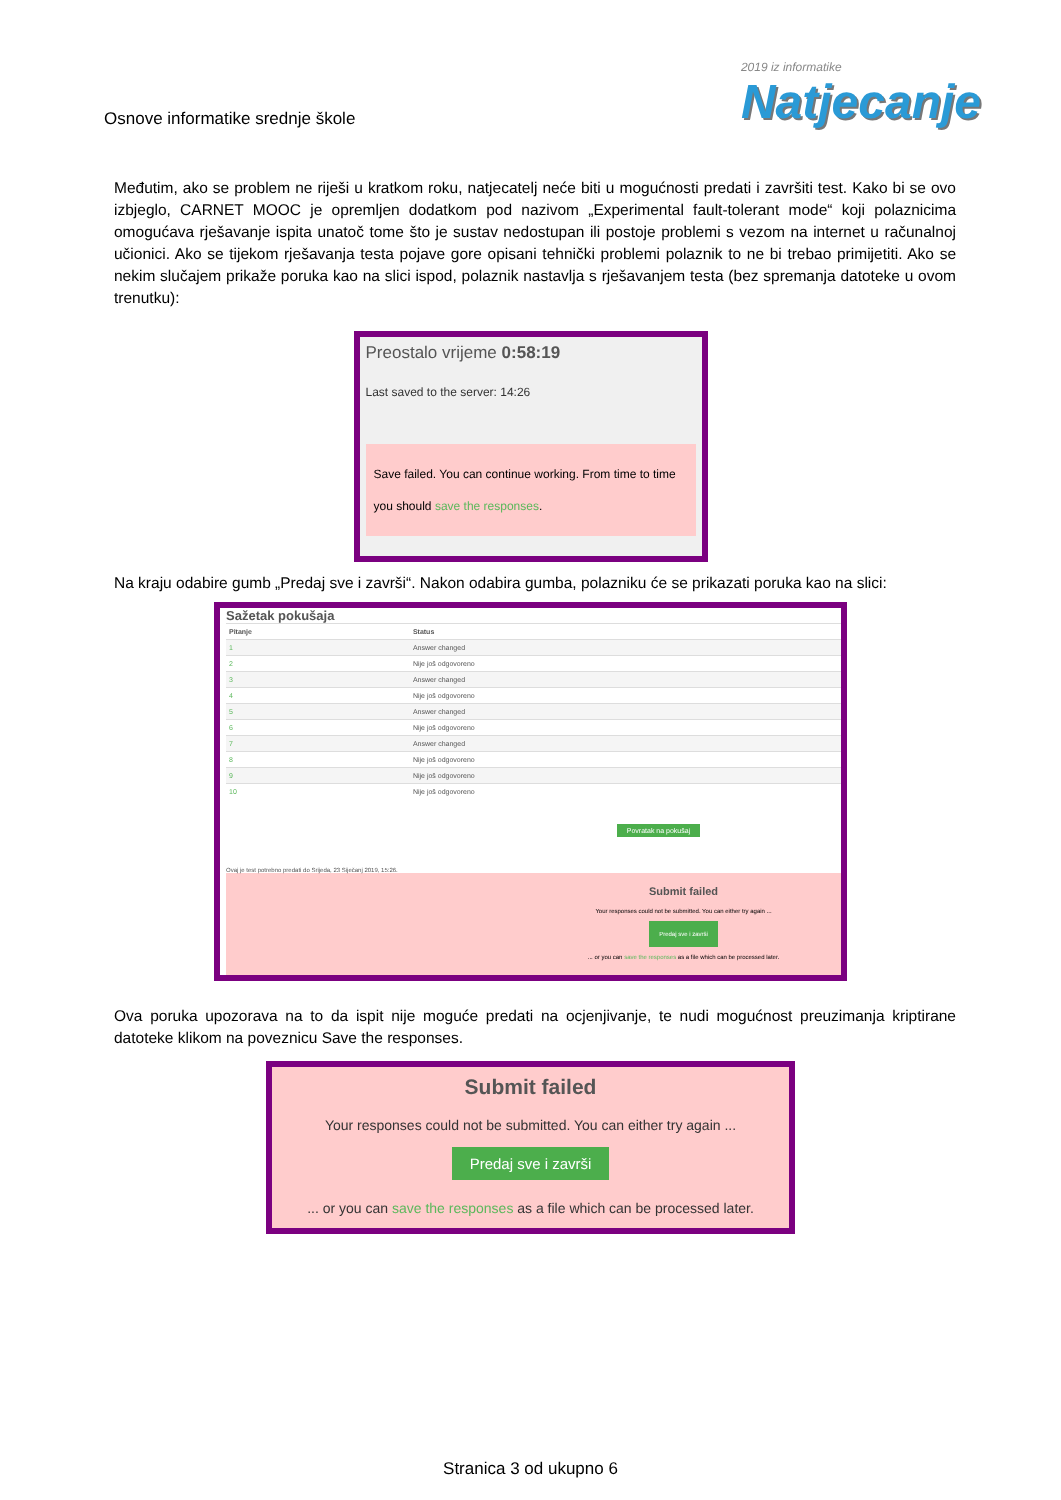Osnove informatike srednje škole
2019 iz informatike
Natjecanje
Međutim, ako se problem ne riješi u kratkom roku, natjecatelj neće biti u mogućnosti predati i završiti test. Kako bi se ovo izbjeglo, CARNET MOOC je opremljen dodatkom pod nazivom „Experimental fault-tolerant mode“ koji polaznicima omogućava rješavanje ispita unatoč tome što je sustav nedostupan ili postoje problemi s vezom na internet u računalnoj učionici. Ako se tijekom rješavanja testa pojave gore opisani tehnički problemi polaznik to ne bi trebao primijetiti. Ako se nekim slučajem prikaže poruka kao na slici ispod, polaznik nastavlja s rješavanjem testa (bez spremanja datoteke u ovom trenutku):
Preostalo vrijeme 0:58:19
Last saved to the server: 14:26
Save failed. You can continue working. From time to time you should save the responses.
Na kraju odabire gumb „Predaj sve i završi“. Nakon odabira gumba, polazniku će se prikazati poruka kao na slici:
Sažetak pokušaja
| Pitanje | Status |
| --- | --- |
| 1 | Answer changed |
| 2 | Nije još odgovoreno |
| 3 | Answer changed |
| 4 | Nije još odgovoreno |
| 5 | Answer changed |
| 6 | Nije još odgovoreno |
| 7 | Answer changed |
| 8 | Nije još odgovoreno |
| 9 | Nije još odgovoreno |
| 10 | Nije još odgovoreno |
Povratak na pokušaj
Ovaj je test potrebno predati do Srijeda, 23 Siječanj 2019, 15:26.
Submit failed
Your responses could not be submitted. You can either try again ...
Predaj sve i završi
... or you can save the responses as a file which can be processed later.
Ova poruka upozorava na to da ispit nije moguće predati na ocjenjivanje, te nudi mogućnost preuzimanja kriptirane datoteke klikom na poveznicu Save the responses.
Submit failed
Your responses could not be submitted. You can either try again ...
Predaj sve i završi
... or you can save the responses as a file which can be processed later.
Stranica 3 od ukupno 6